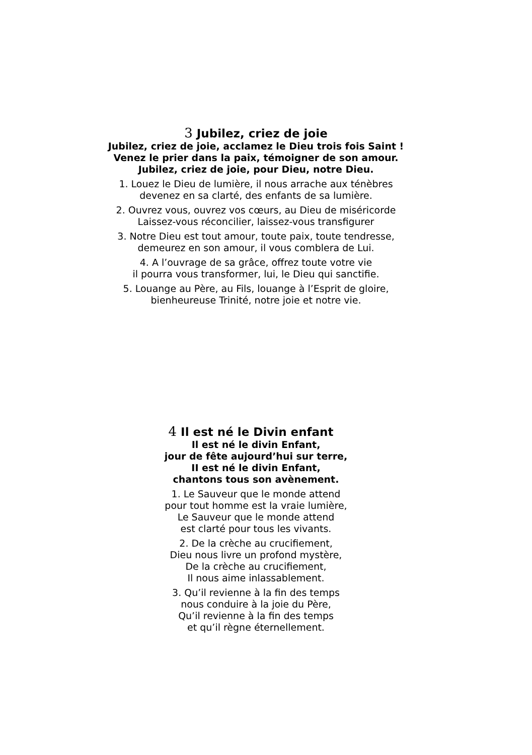3 Jubilez, criez de joie
Jubilez, criez de joie, acclamez le Dieu trois fois Saint !
Venez le prier dans la paix, témoigner de son amour.
Jubilez, criez de joie, pour Dieu, notre Dieu.
1. Louez le Dieu de lumière, il nous arrache aux ténèbres
devenez en sa clarté, des enfants de sa lumière.
2. Ouvrez vous, ouvrez vos cœurs, au Dieu de miséricorde
Laissez-vous réconcilier, laissez-vous transfigurer
3. Notre Dieu est tout amour, toute paix, toute tendresse,
demeurez en son amour, il vous comblera de Lui.
4. A l’ouvrage de sa grâce, offrez toute votre vie
il pourra vous transformer, lui, le Dieu qui sanctifie.
5. Louange au Père, au Fils, louange à l’Esprit de gloire,
bienheureuse Trinité, notre joie et notre vie.
4 Il est né le Divin enfant
Il est né le divin Enfant,
jour de fête aujourd’hui sur terre,
II est né le divin Enfant,
chantons tous son avènement.
1. Le Sauveur que le monde attend
pour tout homme est la vraie lumière,
Le Sauveur que le monde attend
est clarté pour tous les vivants.
2. De la crèche au crucifiement,
Dieu nous livre un profond mystère,
De la crèche au crucifiement,
Il nous aime inlassablement.
3. Qu’il revienne à la fin des temps
nous conduire à la joie du Père,
Qu’il revienne à la fin des temps
et qu’il règne éternellement.